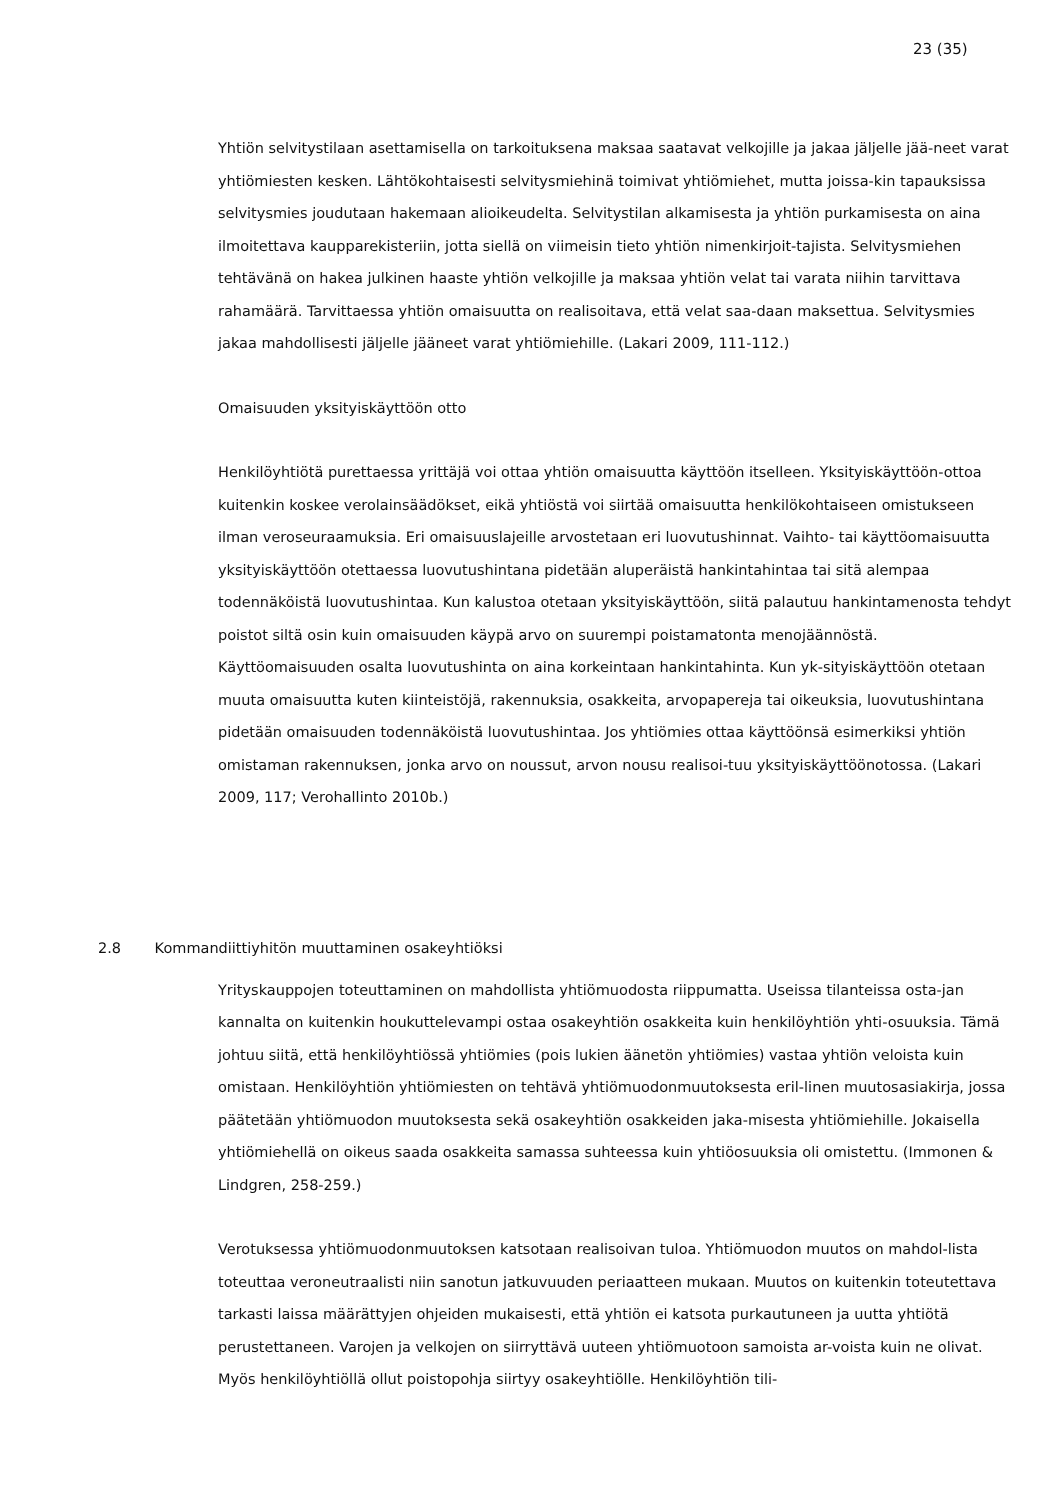23 (35)
Yhtiön selvitystilaan asettamisella on tarkoituksena maksaa saatavat velkojille ja jakaa jäljelle jää-neet varat yhtiömiesten kesken. Lähtökohtaisesti selvitysmiehinä toimivat yhtiömiehet, mutta joissa-kin tapauksissa selvitysmies joudutaan hakemaan alioikeudelta. Selvitystilan alkamisesta ja yhtiön purkamisesta on aina ilmoitettava kaupparekisteriin, jotta siellä on viimeisin tieto yhtiön nimenkirjoit-tajista. Selvitysmiehen tehtävänä on hakea julkinen haaste yhtiön velkojille ja maksaa yhtiön velat tai varata niihin tarvittava rahamäärä. Tarvittaessa yhtiön omaisuutta on realisoitava, että velat saa-daan maksettua. Selvitysmies jakaa mahdollisesti jäljelle jääneet varat yhtiömiehille. (Lakari 2009, 111-112.)
Omaisuuden yksityiskäyttöön otto
Henkilöyhtiötä purettaessa yrittäjä voi ottaa yhtiön omaisuutta käyttöön itselleen. Yksityiskäyttöön-ottoa kuitenkin koskee verolainsäädökset, eikä yhtiöstä voi siirtää omaisuutta henkilökohtaiseen omistukseen ilman veroseuraamuksia. Eri omaisuuslajeille arvostetaan eri luovutushinnat. Vaihto- tai käyttöomaisuutta yksityiskäyttöön otettaessa luovutushintana pidetään aluperäistä hankintahintaa tai sitä alempaa todennäköistä luovutushintaa. Kun kalustoa otetaan yksityiskäyttöön, siitä palautuu hankintamenosta tehdyt poistot siltä osin kuin omaisuuden käypä arvo on suurempi poistamatonta menojäännöstä. Käyttöomaisuuden osalta luovutushinta on aina korkeintaan hankintahinta. Kun yk-sityiskäyttöön otetaan muuta omaisuutta kuten kiinteistöjä, rakennuksia, osakkeita, arvopapereja tai oikeuksia, luovutushintana pidetään omaisuuden todennäköistä luovutushintaa. Jos yhtiömies ottaa käyttöönsä esimerkiksi yhtiön omistaman rakennuksen, jonka arvo on noussut, arvon nousu realisoi-tuu yksityiskäyttöönotossa. (Lakari 2009, 117; Verohallinto 2010b.)
2.8 Kommandiittiyhitön muuttaminen osakeyhtiöksi
Yrityskauppojen toteuttaminen on mahdollista yhtiömuodosta riippumatta. Useissa tilanteissa osta-jan kannalta on kuitenkin houkuttelevampi ostaa osakeyhtiön osakkeita kuin henkilöyhtiön yhti-osuuksia. Tämä johtuu siitä, että henkilöyhtiössä yhtiömies (pois lukien äänetön yhtiömies) vastaa yhtiön veloista kuin omistaan. Henkilöyhtiön yhtiömiesten on tehtävä yhtiömuodonmuutoksesta eril-linen muutosasiakirja, jossa päätetään yhtiömuodon muutoksesta sekä osakeyhtiön osakkeiden jaka-misesta yhtiömiehille. Jokaisella yhtiömiehellä on oikeus saada osakkeita samassa suhteessa kuin yhtiöosuuksia oli omistettu. (Immonen & Lindgren, 258-259.)
Verotuksessa yhtiömuodonmuutoksen katsotaan realisoivan tuloa. Yhtiömuodon muutos on mahdol-lista toteuttaa veroneutraalisti niin sanotun jatkuvuuden periaatteen mukaan. Muutos on kuitenkin toteutettava tarkasti laissa määrättyjen ohjeiden mukaisesti, että yhtiön ei katsota purkautuneen ja uutta yhtiötä perustettaneen. Varojen ja velkojen on siirryttävä uuteen yhtiömuotoon samoista ar-voista kuin ne olivat. Myös henkilöyhtiöllä ollut poistopohja siirtyy osakeyhtiölle. Henkilöyhtiön tili-